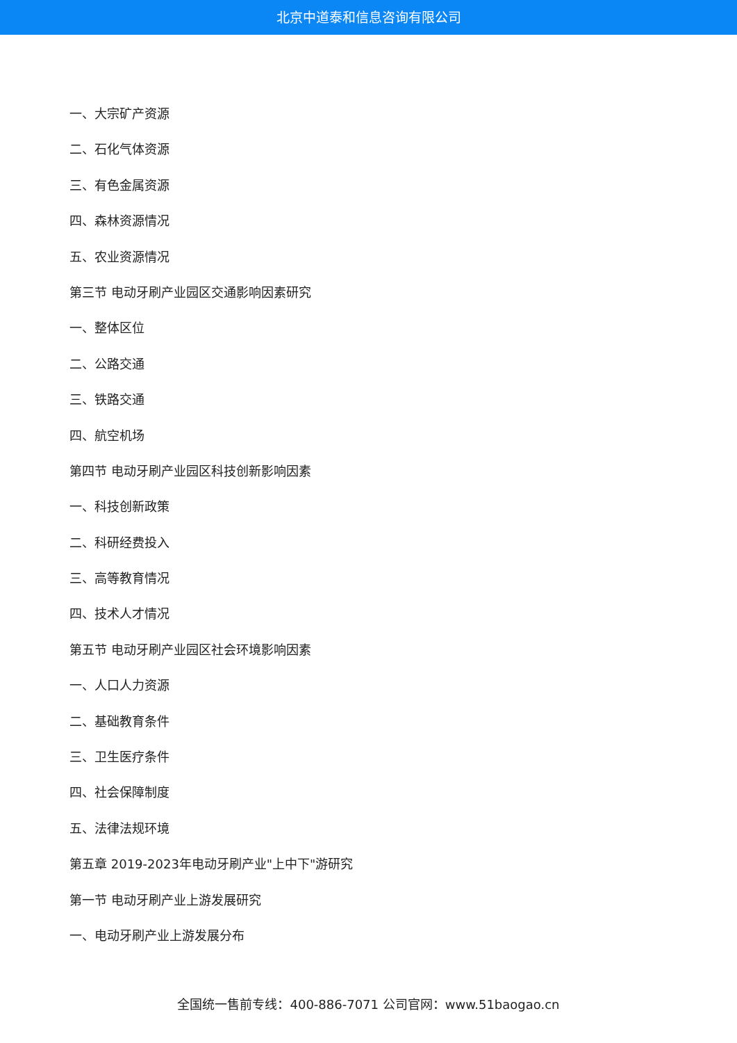北京中道泰和信息咨询有限公司
一、大宗矿产资源
二、石化气体资源
三、有色金属资源
四、森林资源情况
五、农业资源情况
第三节 电动牙刷产业园区交通影响因素研究
一、整体区位
二、公路交通
三、铁路交通
四、航空机场
第四节 电动牙刷产业园区科技创新影响因素
一、科技创新政策
二、科研经费投入
三、高等教育情况
四、技术人才情况
第五节 电动牙刷产业园区社会环境影响因素
一、人口人力资源
二、基础教育条件
三、卫生医疗条件
四、社会保障制度
五、法律法规环境
第五章 2019-2023年电动牙刷产业"上中下"游研究
第一节 电动牙刷产业上游发展研究
一、电动牙刷产业上游发展分布
全国统一售前专线：400-886-7071 公司官网：www.51baogao.cn